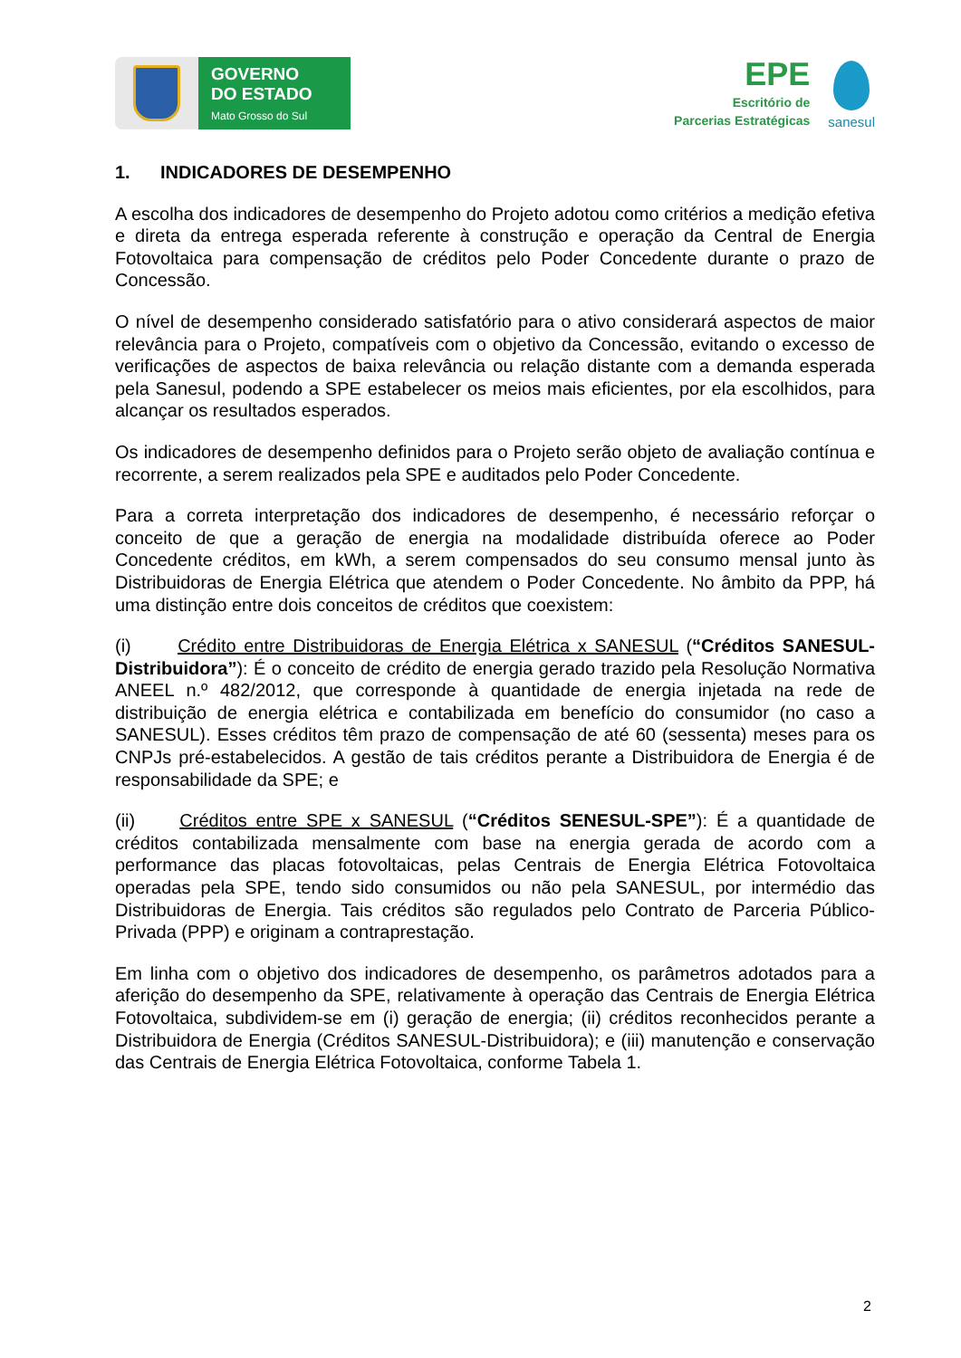GOVERNO
DO ESTADO
Mato Grosso do Sul
EPE
Escritório de
Parcerias Estratégicas
sanesul
1. INDICADORES DE DESEMPENHO
A escolha dos indicadores de desempenho do Projeto adotou como critérios a medição efetiva e direta da entrega esperada referente à construção e operação da Central de Energia Fotovoltaica para compensação de créditos pelo Poder Concedente durante o prazo de Concessão.
O nível de desempenho considerado satisfatório para o ativo considerará aspectos de maior relevância para o Projeto, compatíveis com o objetivo da Concessão, evitando o excesso de verificações de aspectos de baixa relevância ou relação distante com a demanda esperada pela Sanesul, podendo a SPE estabelecer os meios mais eficientes, por ela escolhidos, para alcançar os resultados esperados.
Os indicadores de desempenho definidos para o Projeto serão objeto de avaliação contínua e recorrente, a serem realizados pela SPE e auditados pelo Poder Concedente.
Para a correta interpretação dos indicadores de desempenho, é necessário reforçar o conceito de que a geração de energia na modalidade distribuída oferece ao Poder Concedente créditos, em kWh, a serem compensados do seu consumo mensal junto às Distribuidoras de Energia Elétrica que atendem o Poder Concedente. No âmbito da PPP, há uma distinção entre dois conceitos de créditos que coexistem:
(i) Crédito entre Distribuidoras de Energia Elétrica x SANESUL (“Créditos SANESUL-Distribuidora”): É o conceito de crédito de energia gerado trazido pela Resolução Normativa ANEEL n.º 482/2012, que corresponde à quantidade de energia injetada na rede de distribuição de energia elétrica e contabilizada em benefício do consumidor (no caso a SANESUL). Esses créditos têm prazo de compensação de até 60 (sessenta) meses para os CNPJs pré-estabelecidos. A gestão de tais créditos perante a Distribuidora de Energia é de responsabilidade da SPE; e
(ii) Créditos entre SPE x SANESUL (“Créditos SENESUL-SPE”): É a quantidade de créditos contabilizada mensalmente com base na energia gerada de acordo com a performance das placas fotovoltaicas, pelas Centrais de Energia Elétrica Fotovoltaica operadas pela SPE, tendo sido consumidos ou não pela SANESUL, por intermédio das Distribuidoras de Energia. Tais créditos são regulados pelo Contrato de Parceria Público-Privada (PPP) e originam a contraprestação.
Em linha com o objetivo dos indicadores de desempenho, os parâmetros adotados para a aferição do desempenho da SPE, relativamente à operação das Centrais de Energia Elétrica Fotovoltaica, subdividem-se em (i) geração de energia; (ii) créditos reconhecidos perante a Distribuidora de Energia (Créditos SANESUL-Distribuidora); e (iii) manutenção e conservação das Centrais de Energia Elétrica Fotovoltaica, conforme Tabela 1.
2